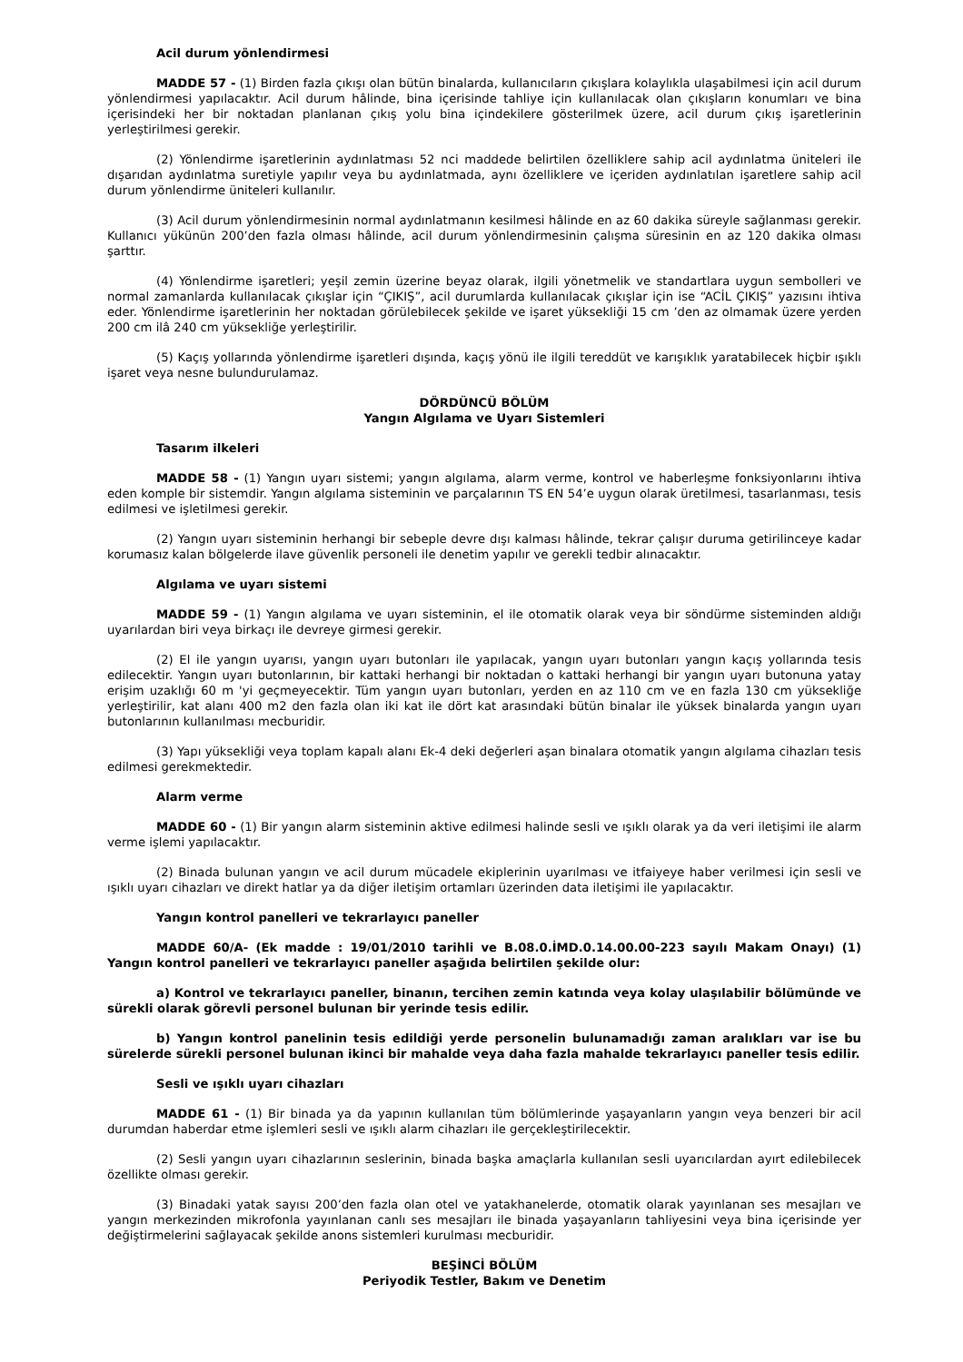Acil durum yönlendirmesi
MADDE 57 - (1) Birden fazla çıkışı olan bütün binalarda, kullanıcıların çıkışlara kolaylıkla ulaşabilmesi için acil durum yönlendirmesi yapılacaktır. Acil durum hâlinde, bina içerisinde tahliye için kullanılacak olan çıkışların konumları ve bina içerisindeki her bir noktadan planlanan çıkış yolu bina içindekilere gösterilmek üzere, acil durum çıkış işaretlerinin yerleştirilmesi gerekir.
(2) Yönlendirme işaretlerinin aydınlatması 52 nci maddede belirtilen özelliklere sahip acil aydınlatma üniteleri ile dışarıdan aydınlatma suretiyle yapılır veya bu aydınlatmada, aynı özelliklere ve içeriden aydınlatılan işaretlere sahip acil durum yönlendirme üniteleri kullanılır.
(3) Acil durum yönlendirmesinin normal aydınlatmanın kesilmesi hâlinde en az 60 dakika süreyle sağlanması gerekir. Kullanıcı yükünün 200’den fazla olması hâlinde, acil durum yönlendirmesinin çalışma süresinin en az 120 dakika olması şarttır.
(4) Yönlendirme işaretleri; yeşil zemin üzerine beyaz olarak, ilgili yönetmelik ve standartlara uygun sembolleri ve normal zamanlarda kullanılacak çıkışlar için “ÇIKIŞ”, acil durumlarda kullanılacak çıkışlar için ise “ACİL ÇIKIŞ” yazısını ihtiva eder. Yönlendirme işaretlerinin her noktadan görülebilecek şekilde ve işaret yüksekliği 15 cm ’den az olmamak üzere yerden 200 cm ilâ 240 cm yüksekliğe yerleştirilir.
(5) Kaçış yollarında yönlendirme işaretleri dışında, kaçış yönü ile ilgili tereddüt ve karışıklık yaratabilecek hiçbir ışıklı işaret veya nesne bulundurulamaz.
DÖRDÜNCÜ BÖLÜM
Yangın Algılama ve Uyarı Sistemleri
Tasarım ilkeleri
MADDE 58 - (1) Yangın uyarı sistemi; yangın algılama, alarm verme, kontrol ve haberleşme fonksiyonlarını ihtiva eden komple bir sistemdir. Yangın algılama sisteminin ve parçalarının TS EN 54’e uygun olarak üretilmesi, tasarlanması, tesis edilmesi ve işletilmesi gerekir.
(2) Yangın uyarı sisteminin herhangi bir sebeple devre dışı kalması hâlinde, tekrar çalışır duruma getirilinceye kadar korumasız kalan bölgelerde ilave güvenlik personeli ile denetim yapılır ve gerekli tedbir alınacaktır.
Algılama ve uyarı sistemi
MADDE 59 - (1) Yangın algılama ve uyarı sisteminin, el ile otomatik olarak veya bir söndürme sisteminden aldığı uyarılardan biri veya birkaçı ile devreye girmesi gerekir.
(2) El ile yangın uyarısı, yangın uyarı butonları ile yapılacak, yangın uyarı butonları yangın kaçış yollarında tesis edilecektir. Yangın uyarı butonlarının, bir kattaki herhangi bir noktadan o kattaki herhangi bir yangın uyarı butonuna yatay erişim uzaklığı 60 m 'yi geçmeyecektir. Tüm yangın uyarı butonları, yerden en az 110 cm ve en fazla 130 cm yüksekliğe yerleştirilir, kat alanı 400 m2 den fazla olan iki kat ile dört kat arasındaki bütün binalar ile yüksek binalarda yangın uyarı butonlarının kullanılması mecburidir.
(3) Yapı yüksekliği veya toplam kapalı alanı Ek-4 deki değerleri aşan binalara otomatik yangın algılama cihazları tesis edilmesi gerekmektedir.
Alarm verme
MADDE 60 - (1) Bir yangın alarm sisteminin aktive edilmesi halinde sesli ve ışıklı olarak ya da veri iletişimi ile alarm verme işlemi yapılacaktır.
(2) Binada bulunan yangın ve acil durum mücadele ekiplerinin uyarılması ve itfaiyeye haber verilmesi için sesli ve ışıklı uyarı cihazları ve direkt hatlar ya da diğer iletişim ortamları üzerinden data iletişimi ile yapılacaktır.
Yangın kontrol panelleri ve tekrarlayıcı paneller
MADDE 60/A- (Ek madde : 19/01/2010 tarihli ve B.08.0.İMD.0.14.00.00-223 sayılı Makam Onayı) (1) Yangın kontrol panelleri ve tekrarlayıcı paneller aşağıda belirtilen şekilde olur:
a) Kontrol ve tekrarlayıcı paneller, binanın, tercihen zemin katında veya kolay ulaşılabilir bölümünde ve sürekli olarak görevli personel bulunan bir yerinde tesis edilir.
b) Yangın kontrol panelinin tesis edildiği yerde personelin bulunamadığı zaman aralıkları var ise bu sürelerde sürekli personel bulunan ikinci bir mahalde veya daha fazla mahalde tekrarlayıcı paneller tesis edilir.
Sesli ve ışıklı uyarı cihazları
MADDE 61 - (1) Bir binada ya da yapının kullanılan tüm bölümlerinde yaşayanların yangın veya benzeri bir acil durumdan haberdar etme işlemleri sesli ve ışıklı alarm cihazları ile gerçekleştirilecektir.
(2) Sesli yangın uyarı cihazlarının seslerinin, binada başka amaçlarla kullanılan sesli uyarıcılardan ayırt edilebilecek özellikte olması gerekir.
(3) Binadaki yatak sayısı 200’den fazla olan otel ve yatakhanelerde, otomatik olarak yayınlanan ses mesajları ve yangın merkezinden mikrofonla yayınlanan canlı ses mesajları ile binada yaşayanların tahliyesini veya bina içerisinde yer değiştirmelerini sağlayacak şekilde anons sistemleri kurulması mecburidir.
BEŞİNCİ BÖLÜM
Periyodik Testler, Bakım ve Denetim